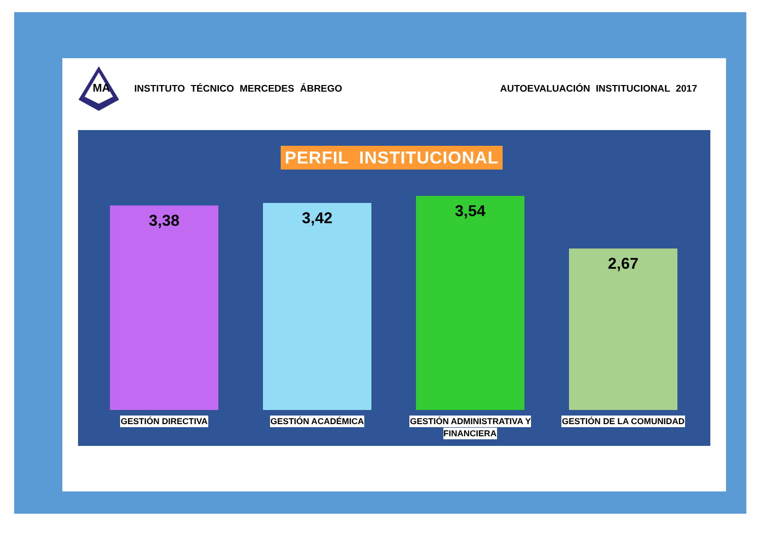MA
INSTITUTO TÉCNICO MERCEDES ÁBREGO
AUTOEVALUACIÓN INSTITUCIONAL 2017
PERFIL INSTITUCIONAL
3,38 3,42 3,54 2,67
GESTIÓN DIRECTIVA GESTIÓN ACADÉMICA
GESTIÓN ADMINISTRATIVA Y
FINANCIERA
GESTIÓN DE LA COMUNIDAD